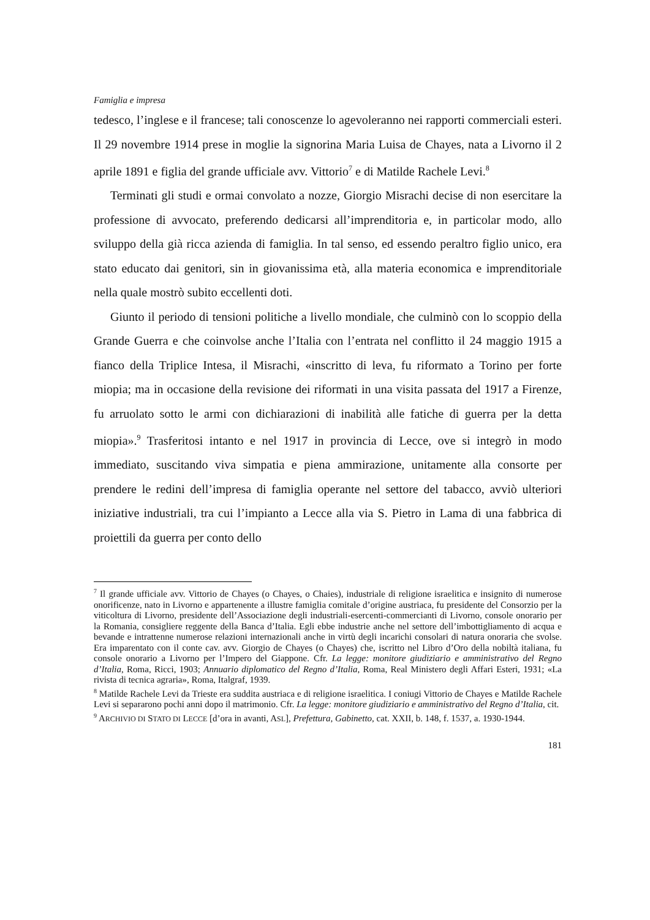Famiglia e impresa
tedesco, l’inglese e il francese; tali conoscenze lo agevoleranno nei rapporti commerciali esteri. Il 29 novembre 1914 prese in moglie la signorina Maria Luisa de Chayes, nata a Livorno il 2 aprile 1891 e figlia del grande ufficiale avv. Vittorio<sup>7</sup> e di Matilde Rachele Levi.<sup>8</sup>
Terminati gli studi e ormai convolato a nozze, Giorgio Misrachi decise di non esercitare la professione di avvocato, preferendo dedicarsi all’imprenditoria e, in particolar modo, allo sviluppo della già ricca azienda di famiglia. In tal senso, ed essendo peraltro figlio unico, era stato educato dai genitori, sin in giovanissima età, alla materia economica e imprenditoriale nella quale mostrò subito eccellenti doti.
Giunto il periodo di tensioni politiche a livello mondiale, che culminò con lo scoppio della Grande Guerra e che coinvolse anche l’Italia con l’entrata nel conflitto il 24 maggio 1915 a fianco della Triplice Intesa, il Misrachi, «inscritto di leva, fu riformato a Torino per forte miopia; ma in occasione della revisione dei riformati in una visita passata del 1917 a Firenze, fu arruolato sotto le armi con dichiarazioni di inabilità alle fatiche di guerra per la detta miopia».<sup>9</sup> Trasferitosi intanto e nel 1917 in provincia di Lecce, ove si integrò in modo immediato, suscitando viva simpatia e piena ammirazione, unitamente alla consorte per prendere le redini dell’impresa di famiglia operante nel settore del tabacco, avviò ulteriori iniziative industriali, tra cui l’impianto a Lecce alla via S. Pietro in Lama di una fabbrica di proiettili da guerra per conto dello
<sup>7</sup> Il grande ufficiale avv. Vittorio de Chayes (o Chayes, o Chaies), industriale di religione israelitica e insignito di numerose onorificenze, nato in Livorno e appartenente a illustre famiglia comitale d’origine austriaca, fu presidente del Consorzio per la viticoltura di Livorno, presidente dell’Associazione degli industriali-esercenti-commercianti di Livorno, console onorario per la Romania, consigliere reggente della Banca d’Italia. Egli ebbe industrie anche nel settore dell’imbottigliamento di acqua e bevande e intrattenne numerose relazioni internazionali anche in virtù degli incarichi consolari di natura onoraria che svolse. Era imparentato con il conte cav. avv. Giorgio de Chayes (o Chayes) che, iscritto nel Libro d’Oro della nobiltà italiana, fu console onorario a Livorno per l’Impero del Giappone. Cfr. La legge: monitore giudiziario e amministrativo del Regno d’Italia, Roma, Ricci, 1903; Annuario diplomatico del Regno d’Italia, Roma, Real Ministero degli Affari Esteri, 1931; «La rivista di tecnica agraria», Roma, Italgraf, 1939.
<sup>8</sup> Matilde Rachele Levi da Trieste era suddita austriaca e di religione israelitica. I coniugi Vittorio de Chayes e Matilde Rachele Levi si separarono pochi anni dopo il matrimonio. Cfr. La legge: monitore giudiziario e amministrativo del Regno d’Italia, cit.
<sup>9</sup> ARCHIVIO DI STATO DI LECCE [d’ora in avanti, ASL], Prefettura, Gabinetto, cat. XXII, b. 148, f. 1537, a. 1930-1944.
181